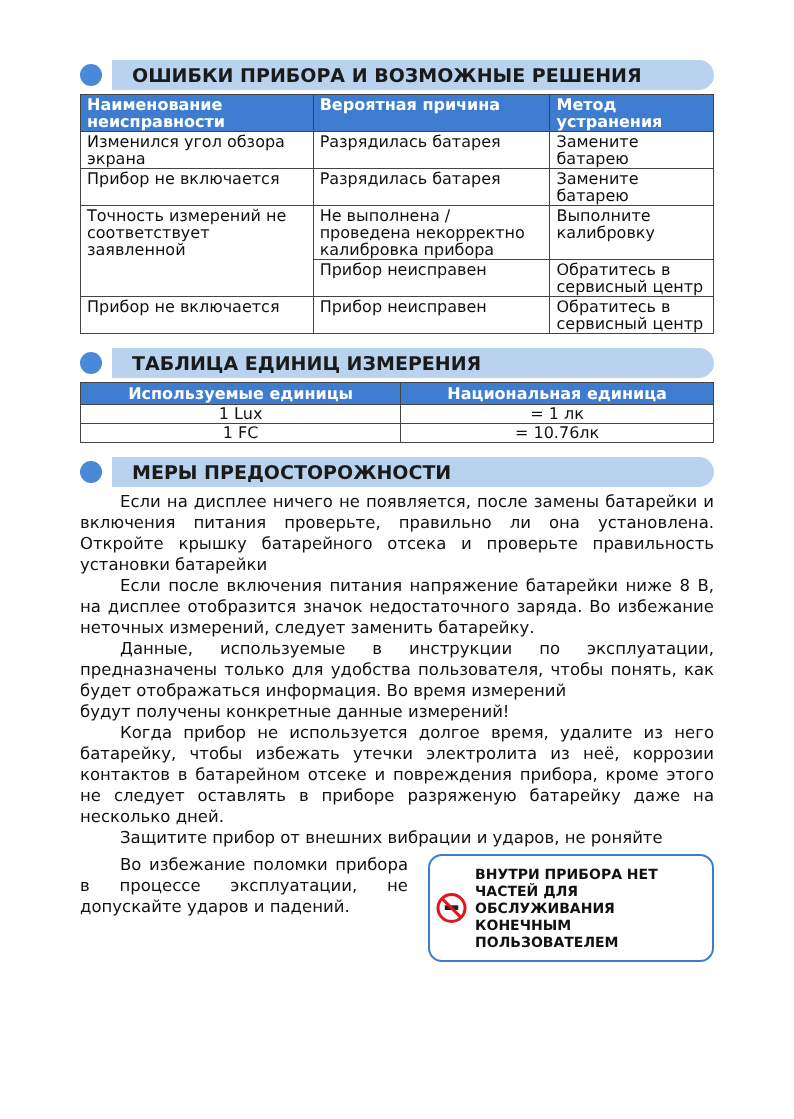ОШИБКИ ПРИБОРА И ВОЗМОЖНЫЕ РЕШЕНИЯ
| Наименование неисправности | Вероятная причина | Метод устранения |
| --- | --- | --- |
| Изменился угол обзора экрана | Разрядилась батарея | Замените батарею |
| Прибор не включается | Разрядилась батарея | Замените батарею |
| Точность измерений не соответствует заявленной | Не выполнена / проведена некорректно калибровка прибора | Выполните калибровку |
| | Прибор неисправен | Обратитесь в сервисный центр |
| Прибор не включается | Прибор неисправен | Обратитесь в сервисный центр |
ТАБЛИЦА ЕДИНИЦ ИЗМЕРЕНИЯ
| Используемые единицы | Национальная единица |
| --- | --- |
| 1 Lux | = 1 лк |
| 1 FC | = 10.76лк |
МЕРЫ ПРЕДОСТОРОЖНОСТИ
Если на дисплее ничего не появляется, после замены батарейки и включения питания проверьте, правильно ли она установлена. Откройте крышку батарейного отсека и проверьте правильность установки батарейки
Если после включения питания напряжение батарейки ниже 8 В, на дисплее отобразится значок недостаточного заряда. Во избежание неточных измерений, следует заменить батарейку.
Данные, используемые в инструкции по эксплуатации, предназначены только для удобства пользователя, чтобы понять, как будет отображаться информация. Во время измерений
будут получены конкретные данные измерений!
Когда прибор не используется долгое время, удалите из него батарейку, чтобы избежать утечки электролита из неё, коррозии контактов в батарейном отсеке и повреждения прибора, кроме этого не следует оставлять в приборе разряженую батарейку даже на несколько дней.
Защитите прибор от внешних вибрации и ударов, не роняйте
Во избежание поломки прибора в процессе эксплуатации, не допускайте ударов и падений.
ВНУТРИ ПРИБОРА НЕТ ЧАСТЕЙ ДЛЯ ОБСЛУЖИВАНИЯ КОНЕЧНЫМ ПОЛЬЗОВАТЕЛЕМ